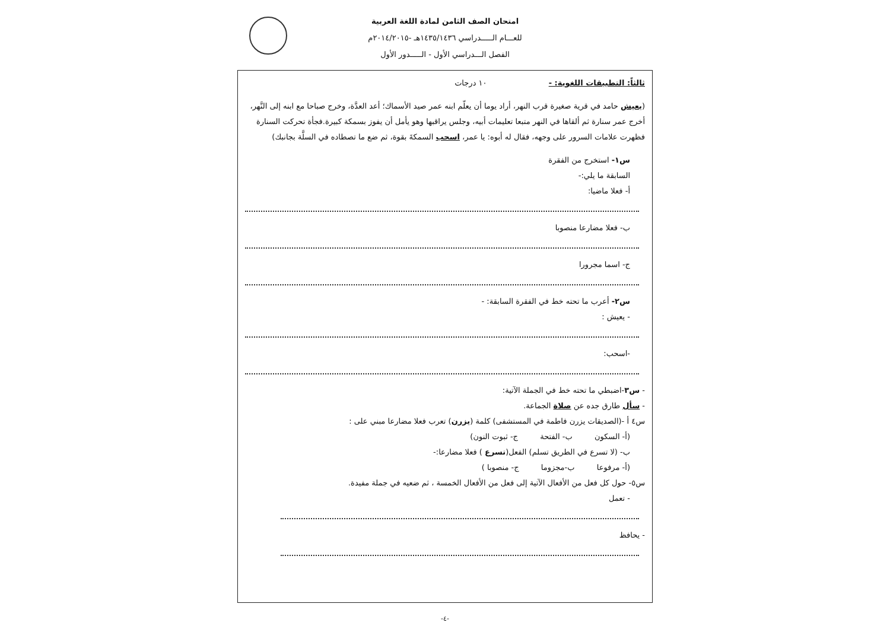امتحان الصف الثامن لمادة اللغة العربية
للعـــام الـــــدراسي ١٤٣٥/١٤٣٦هـ -٢٠١٤/٢٠١٥م
الفصل الـــدراسي الأول - الـــــدور الأول
ثالثاً: التطبيقات اللغوية: - ١٠ درجات
(يعيش حامد في قرية صغيرة قرب النهر، أراد يوما أن يعلّم ابنه عمر صيد الأسماك؛ أعد العدَّة، وخرج صباحا مع ابنه إلى النَّهر، أخرج عمر سنارة ثم ألقاها في النهر متبعا تعليمات أبيه، وجلس يراقبها وهو يأمل أن يفوز بسمكة كبيرة.فجأة تحركت السنارة فظهرت علامات السرور على وجهه، فقال له أبوه: يا عمر، اسحب السمكةَ بقوة، ثم ضع ما تصطاده في السلَّة بجانبك)
س١- استخرج من الفقرة
السابقة ما يلي:-
أ- فعلا ماضيا:
ب- فعلا مضارعا منصوبا
ج- اسما مجرورا
س٢- أعرب ما تحته خط في الفقرة السابقة: -
- يعيش :
-اسحب:
- س٣-اضبطي ما تحته خط في الجملة الآتية:
- سأل طارق جده عن صلاة الجماعة.
س٤ أ -(الصديقات يزرن فاطمة في المستشفى) كلمة (يزرن) تعرب فعلا مضارعا مبني على :
(أ- السكون ب- الفتحة ج- ثبوت النون)
ب- (لا تسرع في الطريق تسلم) الفعل(تسرع ) فعلا مضارعا:-
(أ- مرفوعا ب-مجزوما ج- منصوبا )
س٥- حول كل فعل من الأفعال الآتية إلى فعل من الأفعال الخمسة ، ثم ضعيه في جملة مفيدة.
- تعمل
- يحافظ
-٤-